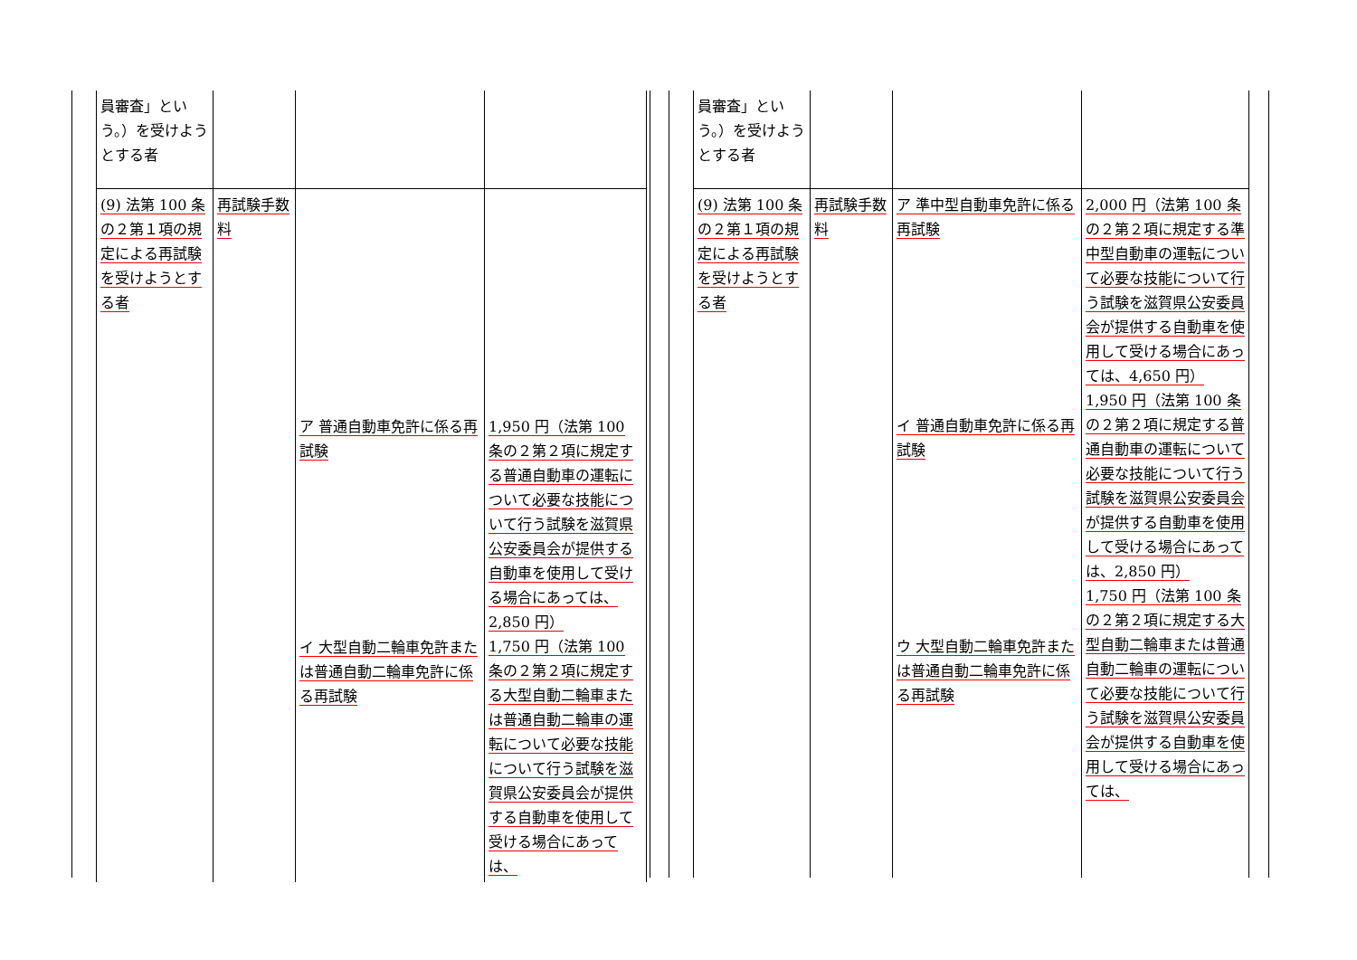| 員審査」という。）を受けようとする者 | | | |
| (9) 法第 100 条の２第１項の規定による再試験を受けようとする者 | 再試験手数料 | ア 普通自動車免許に係る再試験 イ 大型自動二輪車免許または普通自動二輪車免許に係る再試験 | 1,950 円（法第 100 条の２第２項に規定する普通自動車の運転について必要な技能について行う試験を滋賀県公安委員会が提供する自動車を使用して受ける場合にあっては、2,850 円） 1,750 円（法第 100 条の２第２項に規定する大型自動二輪車または普通自動二輪車の運転について必要な技能について行う試験を滋賀県公安委員会が提供する自動車を使用して受ける場合にあっては、 |
| 員審査」という。）を受けようとする者 | | | |
| (9) 法第 100 条の２第１項の規定による再試験を受けようとする者 | 再試験手数料 | ア 準中型自動車免許に係る再試験 イ 普通自動車免許に係る再試験 ウ 大型自動二輪車免許または普通自動二輪車免許に係る再試験 | 2,000 円（法第 100 条の２第２項に規定する準中型自動車の運転について必要な技能について行う試験を滋賀県公安委員会が提供する自動車を使用して受ける場合にあっては、4,650 円） 1,950 円（法第 100 条の２第２項に規定する普通自動車の運転について必要な技能について行う試験を滋賀県公安委員会が提供する自動車を使用して受ける場合にあっては、2,850 円） 1,750 円（法第 100 条の２第２項に規定する大型自動二輪車または普通自動二輪車の運転について必要な技能について行う試験を滋賀県公安委員会が提供する自動車を使用して受ける場合にあっては、 |